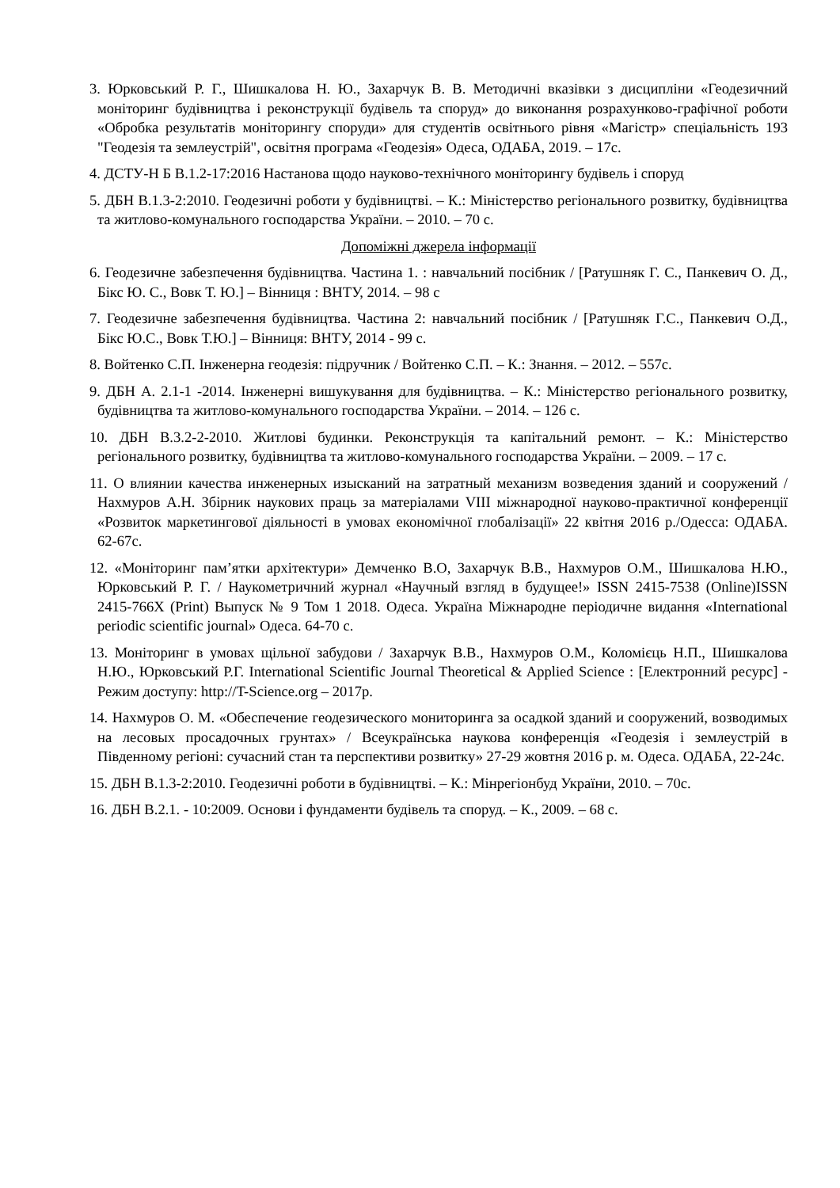3. Юрковський Р. Г., Шишкалова Н. Ю., Захарчук В. В. Методичні вказівки з дисципліни «Геодезичний моніторинг будівництва і реконструкції будівель та споруд» до виконання розрахунково-графічної роботи «Обробка результатів моніторингу споруди» для студентів освітнього рівня «Магістр» спеціальність 193 "Геодезія та землеустрій", освітня програма «Геодезія» Одеса, ОДАБА, 2019. – 17с.
4. ДСТУ-Н Б В.1.2-17:2016 Настанова щодо науково-технічного моніторингу будівель і споруд
5. ДБН В.1.3-2:2010. Геодезичні роботи у будівництві. – К.: Міністерство регіонального розвитку, будівництва та житлово-комунального господарства України. – 2010. – 70 с.
Допоміжні джерела інформації
6. Геодезичне забезпечення будівництва. Частина 1. : навчальний посібник / [Ратушняк Г. С., Панкевич О. Д., Бікс Ю. С., Вовк Т. Ю.] – Вінниця : ВНТУ, 2014. – 98 с
7. Геодезичне забезпечення будівництва. Частина 2: навчальний посібник / [Ратушняк Г.С., Панкевич О.Д., Бікс Ю.С., Вовк Т.Ю.] – Вінниця: ВНТУ, 2014 - 99 с.
8. Войтенко С.П. Інженерна геодезія: підручник / Войтенко С.П. – К.: Знання. – 2012. – 557с.
9. ДБН А. 2.1-1 -2014. Інженерні вишукування для будівництва. – К.: Міністерство регіонального розвитку, будівництва та житлово-комунального господарства України. – 2014. – 126 с.
10. ДБН В.3.2-2-2010. Житлові будинки. Реконструкція та капітальний ремонт. – К.: Міністерство регіонального розвитку, будівництва та житлово-комунального господарства України. – 2009. – 17 с.
11. О влиянии качества инженерных изысканий на затратный механизм возведения зданий и сооружений / Нахмуров А.Н. Збірник наукових праць за матеріалами VIII міжнародної науково-практичної конференції «Розвиток маркетингової діяльності в умовах економічної глобалізації» 22 квітня 2016 р./Одесса: ОДАБА. 62-67с.
12. «Моніторинг пам’ятки архітектури» Демченко В.О, Захарчук В.В., Нахмуров О.М., Шишкалова Н.Ю., Юрковський Р. Г. / Наукометричний журнал «Научный взгляд в будущее!» ISSN 2415-7538 (Online)ISSN 2415-766X (Print) Выпуск № 9 Том 1 2018. Одеса. Україна Міжнародне періодичне видання «International periodic scientific journal» Одеса. 64-70 с.
13. Моніторинг в умовах щільної забудови / Захарчук В.В., Нахмуров О.М., Коломієць Н.П., Шишкалова Н.Ю., Юрковський Р.Г. International Scientific Journal Theoretical & Applied Science : [Електронний ресурс] - Режим доступу: http://T-Science.org – 2017р.
14. Нахмуров О. М. «Обеспечение геодезического мониторинга за осадкой зданий и сооружений, возводимых на лесовых просадочных грунтах» / Всеукраїнська наукова конференція «Геодезія і землеустрій в Південному регіоні: сучасний стан та перспективи розвитку» 27-29 жовтня 2016 р. м. Одеса. ОДАБА, 22-24с.
15. ДБН В.1.3-2:2010. Геодезичні роботи в будівництві. – К.: Мінрегіонбуд України, 2010. – 70с.
16. ДБН В.2.1. - 10:2009. Основи і фундаменти будівель та споруд. – К., 2009. – 68 с.